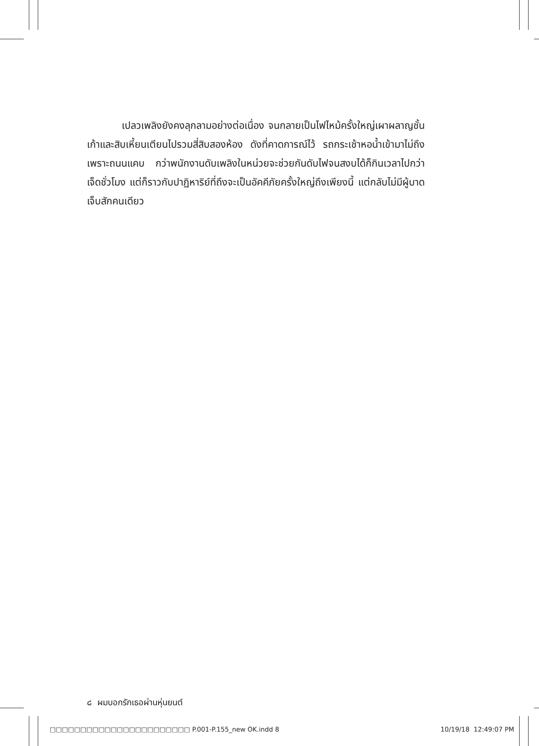เปลวเพลิงยังคงลุกลามอย่างต่อเนื่อง จนกลายเป็นไฟไหม้ครั้งใหญ่เผาผลาญชั้นเก้าและสิบเหี้ยนเตียนไปรวมสี่สิบสองห้อง ดังที่คาดการณ์ไว้ รถกระเช้าหอน้ำเข้ามาไม่ถึงเพราะถนนแคบ กว่าพนักงานดับเพลิงในหน่วยจะช่วยกันดับไฟจนสงบได้ก็กินเวลาไปกว่าเจ็ดชั่วโมง แต่ก็ราวกับปาฏิหาริย์ที่ถึงจะเป็นอัคคีภัยครั้งใหญ่ถึงเพียงนี้ แต่กลับไม่มีผู้บาดเจ็บสักคนเดียว
๘ ผมบอกรักเธอผ่านหุ่นยนต์
□□□□□□□□□□□□□□□□□□□□□□□ P.001-P.155_new OK.indd 8 10/19/18 12:49:07 PM